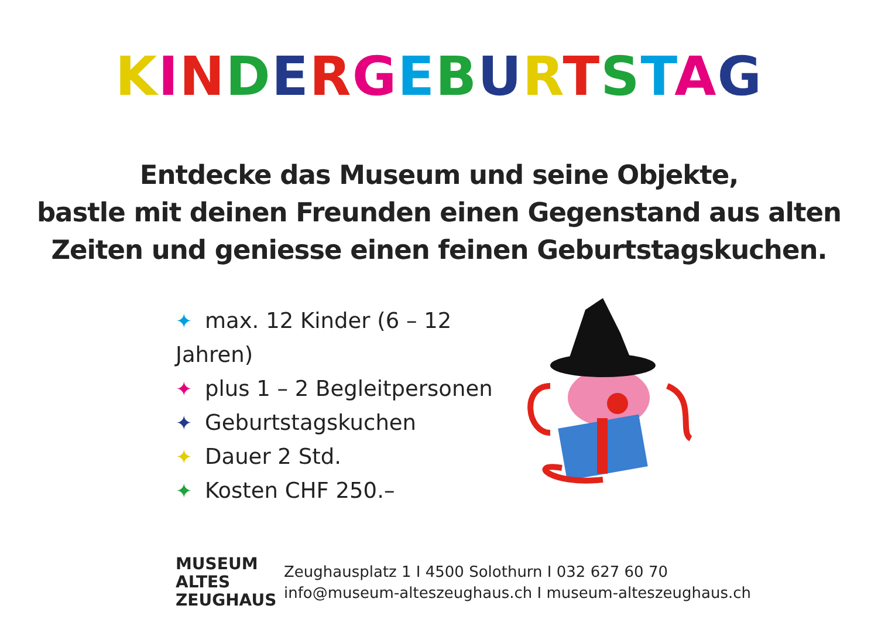KINDERGEBURTSTAG
Entdecke das Museum und seine Objekte,
bastle mit deinen Freunden einen Gegenstand aus alten
Zeiten und geniesse einen feinen Geburtstagskuchen.
✦ max. 12 Kinder (6 – 12 Jahren)
✦ plus 1 – 2 Begleitpersonen
✦ Geburtstagskuchen
✦ Dauer 2 Std.
✦ Kosten CHF 250.–
MUSEUM
ALTES
ZEUGHAUS
Zeughausplatz 1 I 4500 Solothurn I 032 627 60 70
info@museum-alteszeughaus.ch I museum-alteszeughaus.ch